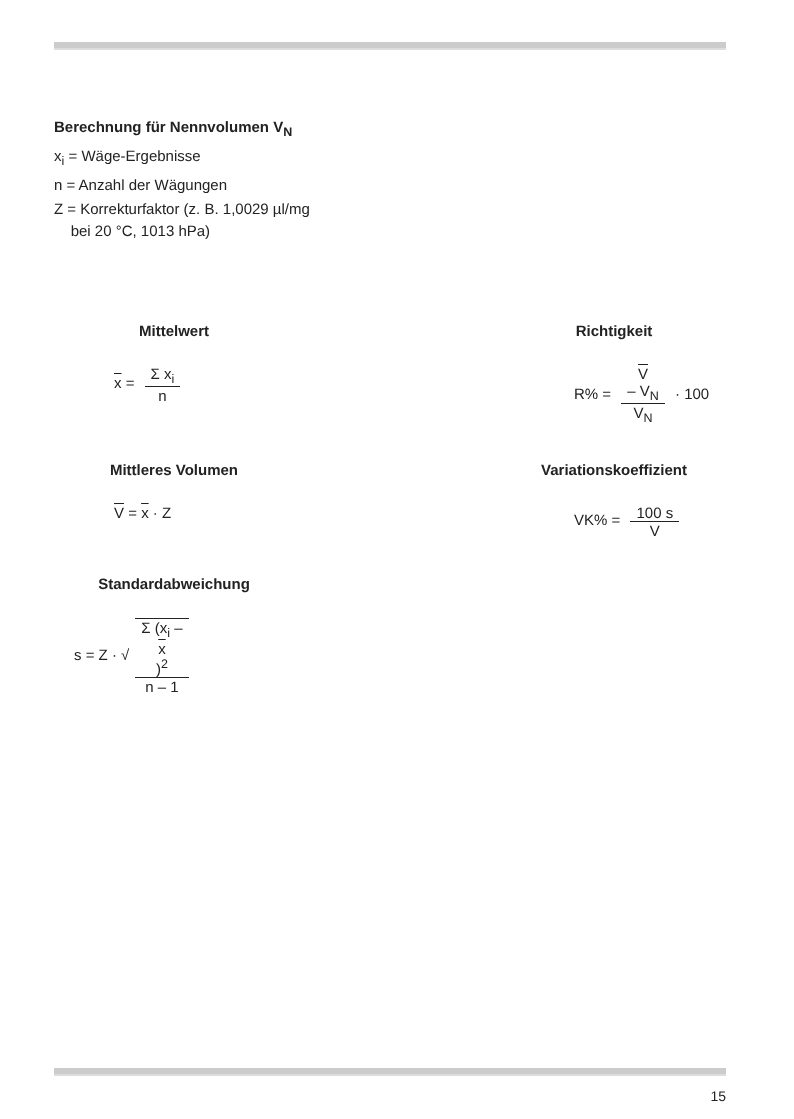Berechnung für Nennvolumen V<sub>N</sub>
x<sub>i</sub> = Wäge-Ergebnisse
n = Anzahl der Wägungen
Z = Korrekturfaktor (z. B. 1,0029 µl/mg
bei 20 °C, 1013 hPa)
Mittelwert
x = Σ x<sub>i</sub> n
Richtigkeit
R% = V
– V<sub>N</sub> V<sub>N</sub> · 100
Mittleres Volumen
V = x · Z
Variationskoeffizient
VK% = 100 s V
Standardabweichung
s = Z · √ Σ (x<sub>i</sub> –
x)<sup>2</sup> n – 1
15